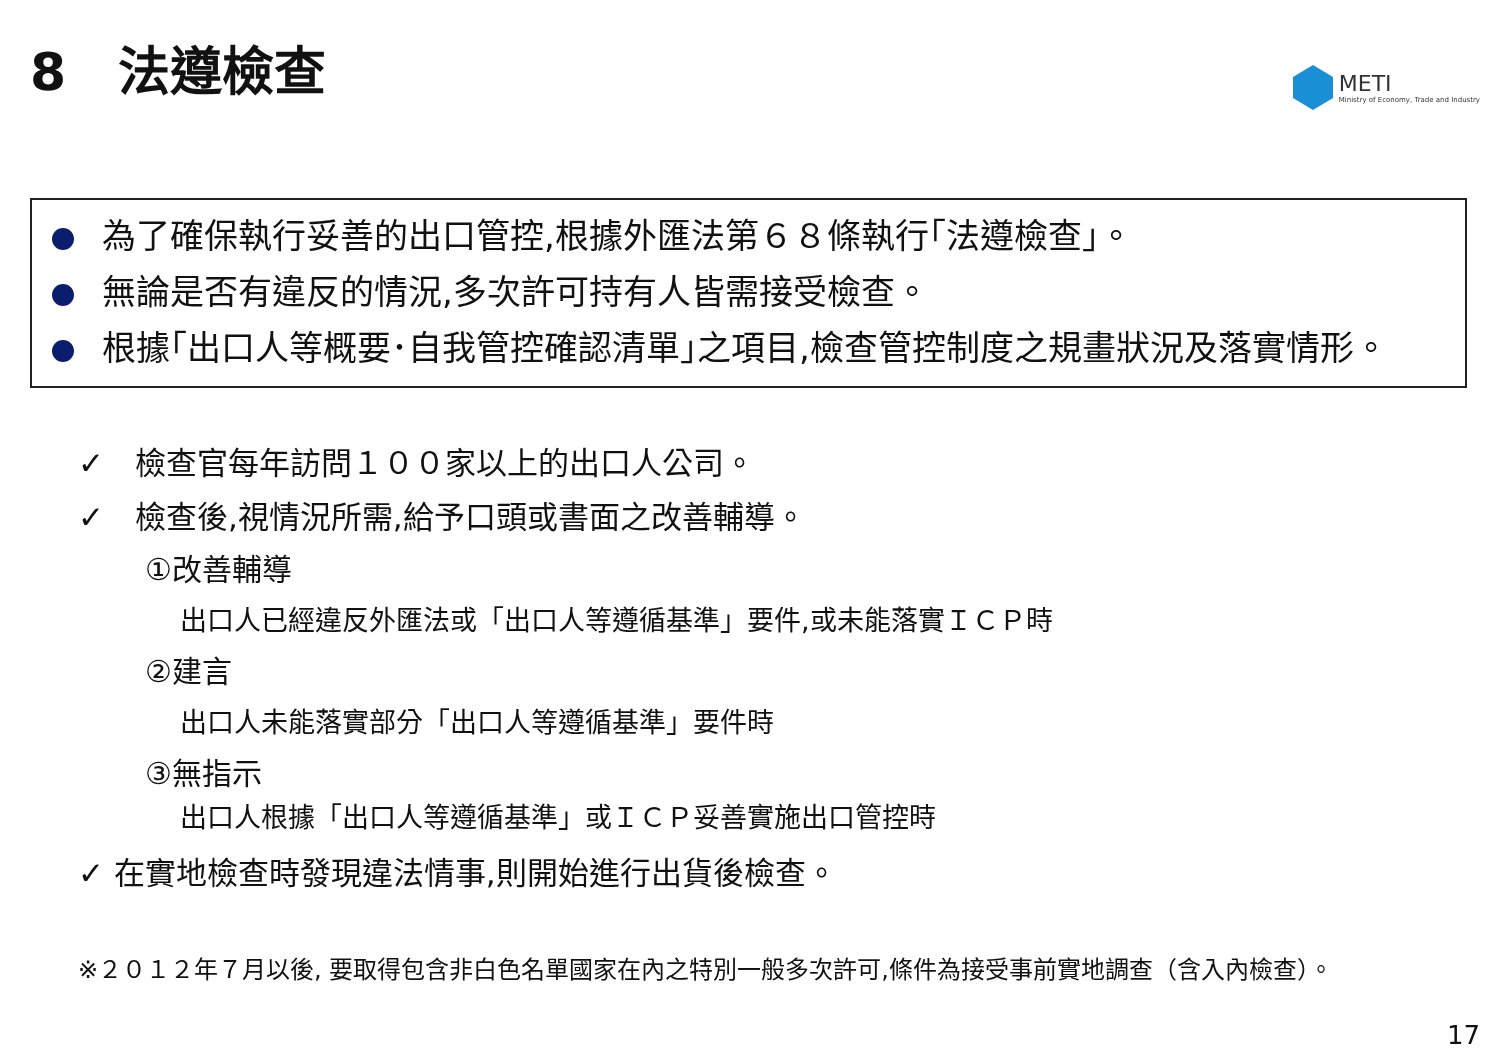8　法遵檢查
METI
Ministry of Economy, Trade and Industry
為了確保執行妥善的出口管控,根據外匯法第６８條執行｢法遵檢查｣。
無論是否有違反的情況,多次許可持有人皆需接受檢查。
根據｢出口人等概要･自我管控確認清單｣之項目,檢查管控制度之規畫狀況及落實情形。
✓　檢查官每年訪問１００家以上的出口人公司。
✓　檢查後,視情況所需,給予口頭或書面之改善輔導。
①改善輔導
出口人已經違反外匯法或「出口人等遵循基準」要件,或未能落實ＩＣＰ時
②建言
出口人未能落實部分「出口人等遵循基準」要件時
③無指示
出口人根據「出口人等遵循基準」或ＩＣＰ妥善實施出口管控時
✓ 在實地檢查時發現違法情事,則開始進行出貨後檢查。
※２０１２年７月以後, 要取得包含非白色名單國家在內之特別一般多次許可,條件為接受事前實地調查（含入內檢查）。
17